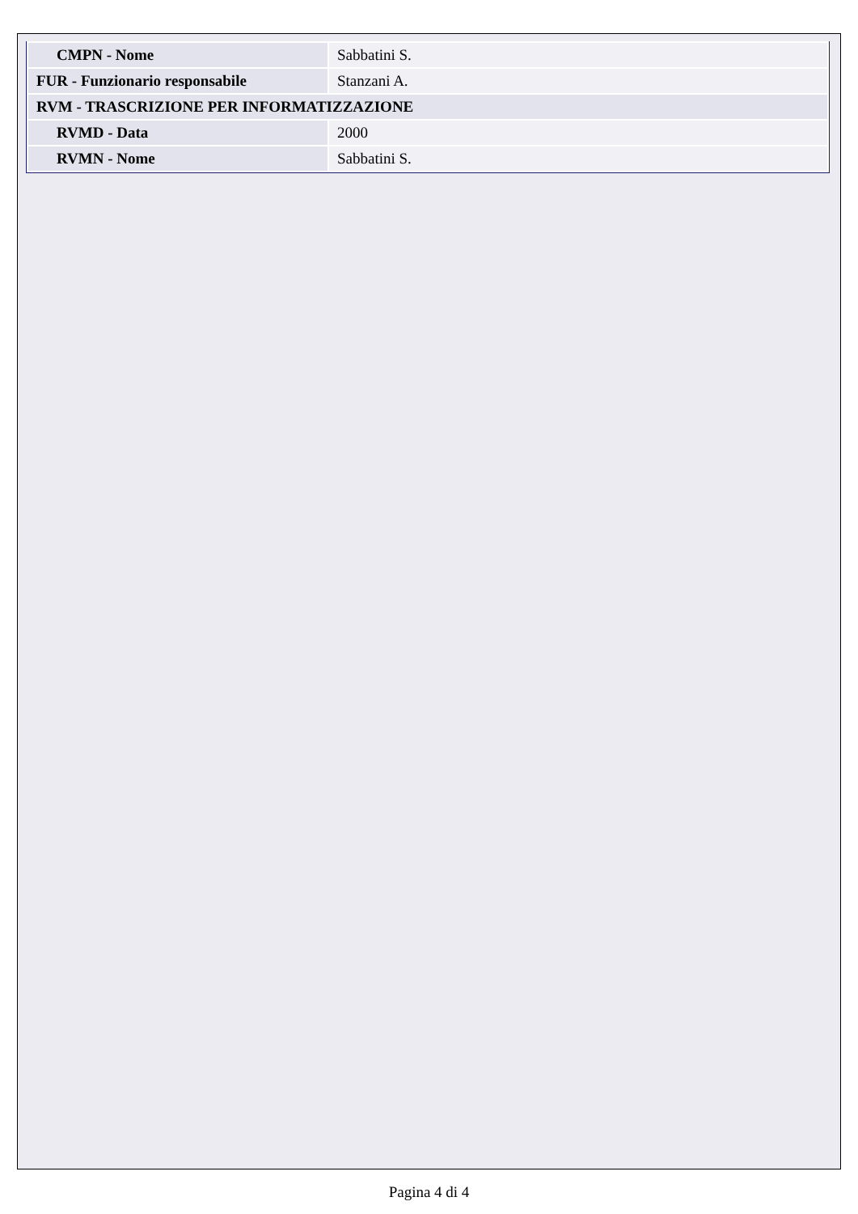| CMPN - Nome | Sabbatini S. |
| FUR - Funzionario responsabile | Stanzani A. |
| RVM - TRASCRIZIONE PER INFORMATIZZAZIONE | |
| RVMD - Data | 2000 |
| RVMN - Nome | Sabbatini S. |
Pagina 4 di 4